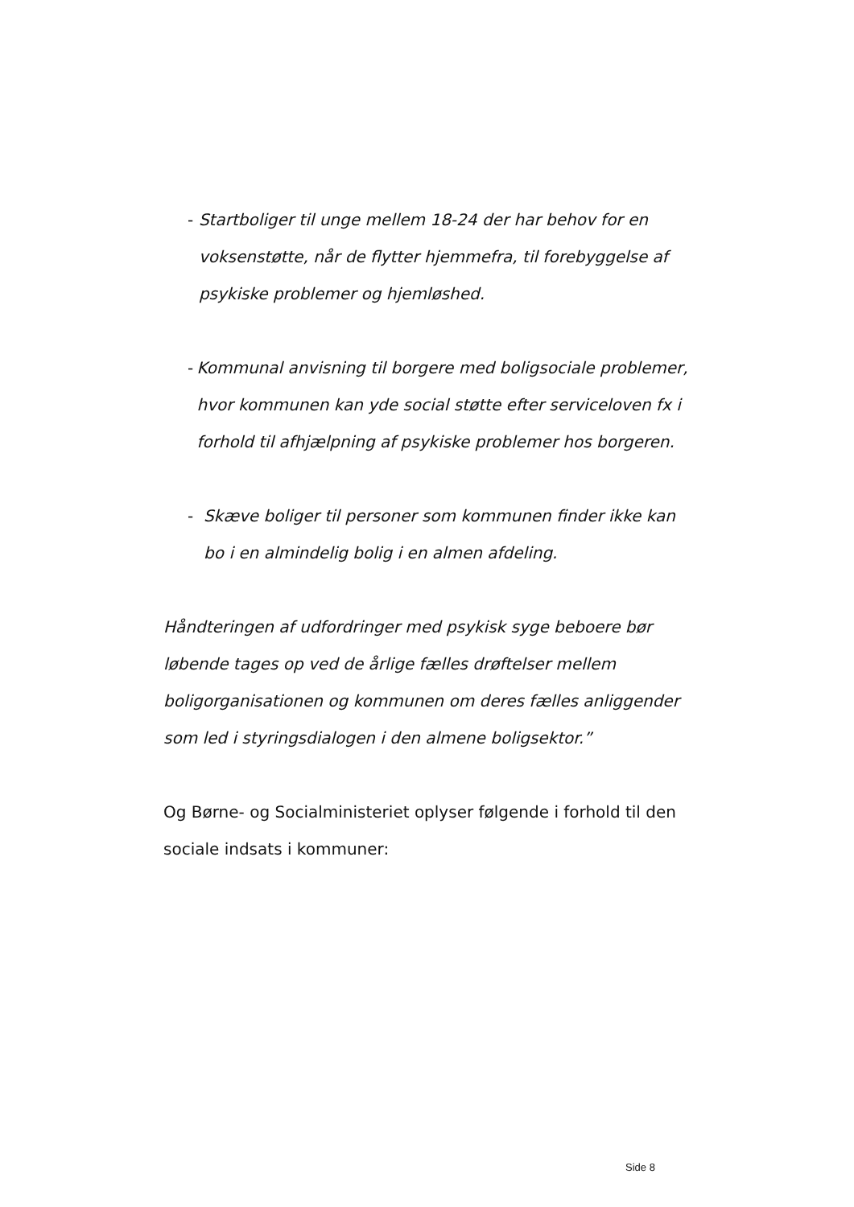- Startboliger til unge mellem 18-24 der har behov for en voksenstøtte, når de flytter hjemmefra, til forebyggelse af psykiske problemer og hjemløshed.
- Kommunal anvisning til borgere med boligsociale problemer, hvor kommunen kan yde social støtte efter serviceloven fx i forhold til afhjælpning af psykiske problemer hos borgeren.
- Skæve boliger til personer som kommunen finder ikke kan bo i en almindelig bolig i en almen afdeling.
Håndteringen af udfordringer med psykisk syge beboere bør løbende tages op ved de årlige fælles drøftelser mellem boligorganisationen og kommunen om deres fælles anliggender som led i styringsdialogen i den almene boligsektor.”
Og Børne- og Socialministeriet oplyser følgende i forhold til den sociale indsats i kommuner:
Side 8